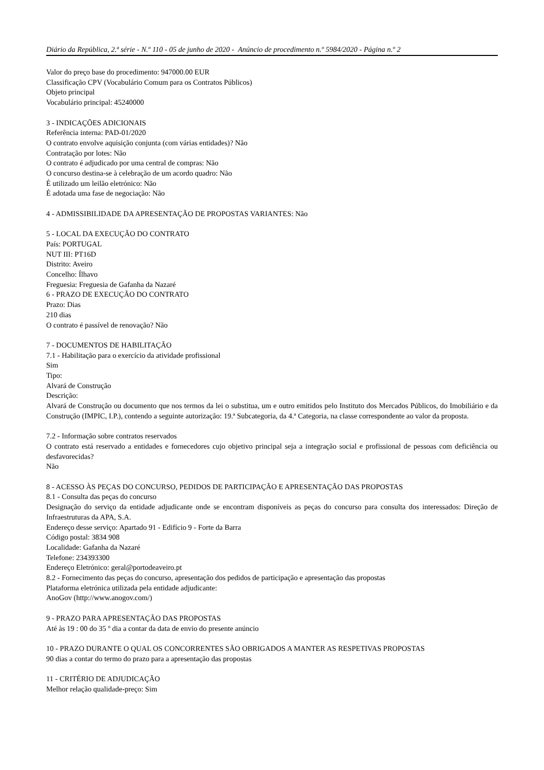Diário da República, 2.ª série - N.º 110 - 05 de junho de 2020 - Anúncio de procedimento n.º 5984/2020 - Página n.º 2
Valor do preço base do procedimento: 947000.00 EUR
Classificação CPV (Vocabulário Comum para os Contratos Públicos)
Objeto principal
Vocabulário principal: 45240000
3 - INDICAÇÕES ADICIONAIS
Referência interna: PAD-01/2020
O contrato envolve aquisição conjunta (com várias entidades)? Não
Contratação por lotes: Não
O contrato é adjudicado por uma central de compras: Não
O concurso destina-se à celebração de um acordo quadro: Não
É utilizado um leilão eletrónico: Não
É adotada uma fase de negociação: Não
4 - ADMISSIBILIDADE DA APRESENTAÇÃO DE PROPOSTAS VARIANTES: Não
5 - LOCAL DA EXECUÇÃO DO CONTRATO
País: PORTUGAL
NUT III: PT16D
Distrito: Aveiro
Concelho: Ílhavo
Freguesia: Freguesia de Gafanha da Nazaré
6 - PRAZO DE EXECUÇÃO DO CONTRATO
Prazo: Dias
210 dias
O contrato é passível de renovação? Não
7 - DOCUMENTOS DE HABILITAÇÃO
7.1 - Habilitação para o exercício da atividade profissional
Sim
Tipo:
Alvará de Construção
Descrição:
Alvará de Construção ou documento que nos termos da lei o substitua, um e outro emitidos pelo Instituto dos Mercados Públicos, do Imobiliário e da Construção (IMPIC, I.P.), contendo a seguinte autorização: 19.ª Subcategoria, da 4.ª Categoria, na classe correspondente ao valor da proposta.
7.2 - Informação sobre contratos reservados
O contrato está reservado a entidades e fornecedores cujo objetivo principal seja a integração social e profissional de pessoas com deficiência ou desfavorecidas?
Não
8 - ACESSO ÀS PEÇAS DO CONCURSO, PEDIDOS DE PARTICIPAÇÃO E APRESENTAÇÃO DAS PROPOSTAS
8.1 - Consulta das peças do concurso
Designação do serviço da entidade adjudicante onde se encontram disponíveis as peças do concurso para consulta dos interessados: Direção de Infraestruturas da APA, S.A.
Endereço desse serviço: Apartado 91 - Edifício 9 - Forte da Barra
Código postal: 3834 908
Localidade: Gafanha da Nazaré
Telefone: 234393300
Endereço Eletrónico: geral@portodeaveiro.pt
8.2 - Fornecimento das peças do concurso, apresentação dos pedidos de participação e apresentação das propostas
Plataforma eletrónica utilizada pela entidade adjudicante:
AnoGov (http://www.anogov.com/)
9 - PRAZO PARA APRESENTAÇÃO DAS PROPOSTAS
Até às 19 : 00 do 35 º dia a contar da data de envio do presente anúncio
10 - PRAZO DURANTE O QUAL OS CONCORRENTES SÃO OBRIGADOS A MANTER AS RESPETIVAS PROPOSTAS
90 dias a contar do termo do prazo para a apresentação das propostas
11 - CRITÉRIO DE ADJUDICAÇÃO
Melhor relação qualidade-preço: Sim